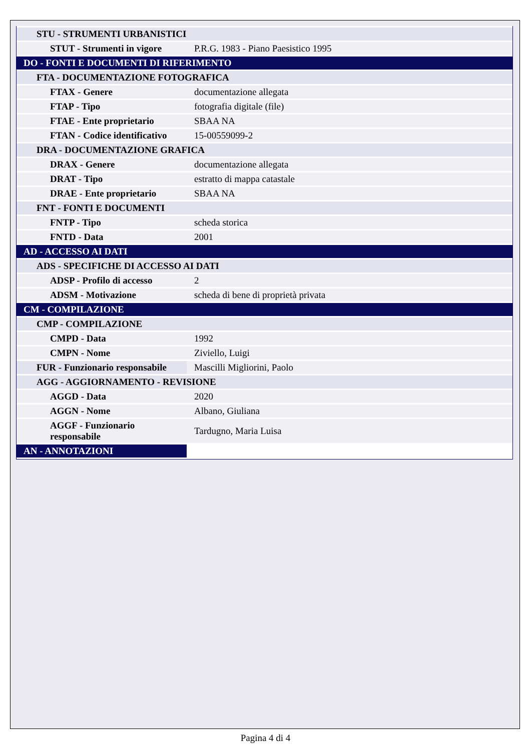| STU - STRUMENTI URBANISTICI | |
| STUT - Strumenti in vigore | P.R.G. 1983 - Piano Paesistico 1995 |
| DO - FONTI E DOCUMENTI DI RIFERIMENTO | |
| FTA - DOCUMENTAZIONE FOTOGRAFICA | |
| FTAX - Genere | documentazione allegata |
| FTAP - Tipo | fotografia digitale (file) |
| FTAE - Ente proprietario | SBAA NA |
| FTAN - Codice identificativo | 15-00559099-2 |
| DRA - DOCUMENTAZIONE GRAFICA | |
| DRAX - Genere | documentazione allegata |
| DRAT - Tipo | estratto di mappa catastale |
| DRAE - Ente proprietario | SBAA NA |
| FNT - FONTI E DOCUMENTI | |
| FNTP - Tipo | scheda storica |
| FNTD - Data | 2001 |
| AD - ACCESSO AI DATI | |
| ADS - SPECIFICHE DI ACCESSO AI DATI | |
| ADSP - Profilo di accesso | 2 |
| ADSM - Motivazione | scheda di bene di proprietà privata |
| CM - COMPILAZIONE | |
| CMP - COMPILAZIONE | |
| CMPD - Data | 1992 |
| CMPN - Nome | Ziviello, Luigi |
| FUR - Funzionario responsabile | Mascilli Migliorini, Paolo |
| AGG - AGGIORNAMENTO - REVISIONE | |
| AGGD - Data | 2020 |
| AGGN - Nome | Albano, Giuliana |
| AGGF - Funzionario responsabile | Tardugno, Maria Luisa |
| AN - ANNOTAZIONI | |
Pagina 4 di 4